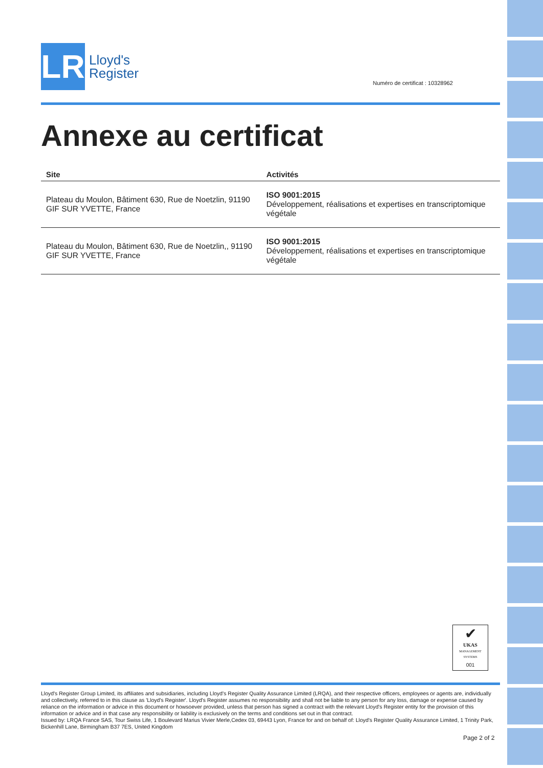LR
Lloyd's
Register
Numéro de certificat : 10328962
Annexe au certificat
| Site | Activités |
| --- | --- |
| Plateau du Moulon, Bâtiment 630, Rue de Noetzlin, 91190 GIF SUR YVETTE, France | ISO 9001:2015 Développement, réalisations et expertises en transcriptomique végétale |
| Plateau du Moulon, Bâtiment 630, Rue de Noetzlin,, 91190 GIF SUR YVETTE, France | ISO 9001:2015 Développement, réalisations et expertises en transcriptomique végétale |
✔
UKAS
MANAGEMENT SYSTEMS
001
Lloyd's Register Group Limited, its affiliates and subsidiaries, including Lloyd's Register Quality Assurance Limited (LRQA), and their respective officers, employees or agents are, individually and collectively, referred to in this clause as 'Lloyd's Register'. Lloyd's Register assumes no responsibility and shall not be liable to any person for any loss, damage or expense caused by reliance on the information or advice in this document or howsoever provided, unless that person has signed a contract with the relevant Lloyd's Register entity for the provision of this information or advice and in that case any responsibility or liability is exclusively on the terms and conditions set out in that contract.
Issued by: LRQA France SAS, Tour Swiss Life, 1 Boulevard Marius Vivier Merle,Cedex 03, 69443 Lyon, France for and on behalf of: Lloyd's Register Quality Assurance Limited, 1 Trinity Park, Bickenhill Lane, Birmingham B37 7ES, United Kingdom
Page 2 of 2